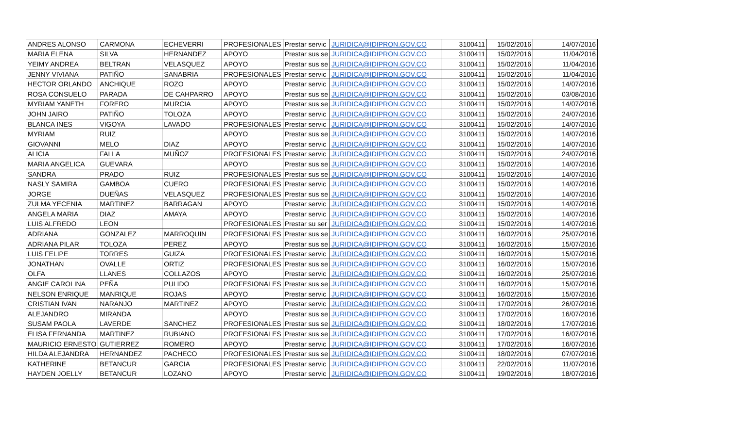| ANDRES ALONSO | CARMONA | ECHEVERRI | PROFESIONALES | Prestar servic | JURIDICA@IDIPRON.GOV.CO | 3100411 | 15/02/2016 | 14/07/2016 |
| MARIA ELENA | SILVA | HERNANDEZ | APOYO | Prestar sus se | JURIDICA@IDIPRON.GOV.CO | 3100411 | 15/02/2016 | 11/04/2016 |
| YEIMY ANDREA | BELTRAN | VELASQUEZ | APOYO | Prestar sus se | JURIDICA@IDIPRON.GOV.CO | 3100411 | 15/02/2016 | 11/04/2016 |
| JENNY VIVIANA | PATIÑO | SANABRIA | PROFESIONALES | Prestar servic | JURIDICA@IDIPRON.GOV.CO | 3100411 | 15/02/2016 | 11/04/2016 |
| HECTOR ORLANDO | ANCHIQUE | ROZO | APOYO | Prestar servic | JURIDICA@IDIPRON.GOV.CO | 3100411 | 15/02/2016 | 14/07/2016 |
| ROSA CONSUELO | PARADA | DE CAHPARRO | APOYO | Prestar sus se | JURIDICA@IDIPRON.GOV.CO | 3100411 | 15/02/2016 | 03/08/2016 |
| MYRIAM YANETH | FORERO | MURCIA | APOYO | Prestar sus se | JURIDICA@IDIPRON.GOV.CO | 3100411 | 15/02/2016 | 14/07/2016 |
| JOHN JAIRO | PATIÑO | TOLOZA | APOYO | Prestar servic | JURIDICA@IDIPRON.GOV.CO | 3100411 | 15/02/2016 | 24/07/2016 |
| BLANCA INES | VIGOYA | LAVADO | PROFESIONALES | Prestar servic | JURIDICA@IDIPRON.GOV.CO | 3100411 | 15/02/2016 | 14/07/2016 |
| MYRIAM | RUIZ | | APOYO | Prestar sus se | JURIDICA@IDIPRON.GOV.CO | 3100411 | 15/02/2016 | 14/07/2016 |
| GIOVANNI | MELO | DIAZ | APOYO | Prestar servic | JURIDICA@IDIPRON.GOV.CO | 3100411 | 15/02/2016 | 14/07/2016 |
| ALICIA | FALLA | MUÑOZ | PROFESIONALES | Prestar servic | JURIDICA@IDIPRON.GOV.CO | 3100411 | 15/02/2016 | 24/07/2016 |
| MARIA ANGELICA | GUEVARA | | APOYO | Prestar sus se | JURIDICA@IDIPRON.GOV.CO | 3100411 | 15/02/2016 | 14/07/2016 |
| SANDRA | PRADO | RUIZ | PROFESIONALES | Prestar sus se | JURIDICA@IDIPRON.GOV.CO | 3100411 | 15/02/2016 | 14/07/2016 |
| NASLY SAMIRA | GAMBOA | CUERO | PROFESIONALES | Prestar servic | JURIDICA@IDIPRON.GOV.CO | 3100411 | 15/02/2016 | 14/07/2016 |
| JORGE | DUEÑAS | VELASQUEZ | PROFESIONALES | Prestar sus se | JURIDICA@IDIPRON.GOV.CO | 3100411 | 15/02/2016 | 14/07/2016 |
| ZULMA YECENIA | MARTINEZ | BARRAGAN | APOYO | Prestar servic | JURIDICA@IDIPRON.GOV.CO | 3100411 | 15/02/2016 | 14/07/2016 |
| ANGELA MARIA | DIAZ | AMAYA | APOYO | Prestar servic | JURIDICA@IDIPRON.GOV.CO | 3100411 | 15/02/2016 | 14/07/2016 |
| LUIS ALFREDO | LEON | | PROFESIONALES | Prestar su ser | JURIDICA@IDIPRON.GOV.CO | 3100411 | 15/02/2016 | 14/07/2016 |
| ADRIANA | GONZALEZ | MARROQUIN | PROFESIONALES | Prestar sus se | JURIDICA@IDIPRON.GOV.CO | 3100411 | 16/02/2016 | 25/07/2016 |
| ADRIANA PILAR | TOLOZA | PEREZ | APOYO | Prestar sus se | JURIDICA@IDIPRON.GOV.CO | 3100411 | 16/02/2016 | 15/07/2016 |
| LUIS FELIPE | TORRES | GUIZA | PROFESIONALES | Prestar servic | JURIDICA@IDIPRON.GOV.CO | 3100411 | 16/02/2016 | 15/07/2016 |
| JONATHAN | OVALLE | ORTIZ | PROFESIONALES | Prestar sus se | JURIDICA@IDIPRON.GOV.CO | 3100411 | 16/02/2016 | 15/07/2016 |
| OLFA | LLANES | COLLAZOS | APOYO | Prestar servic | JURIDICA@IDIPRON.GOV.CO | 3100411 | 16/02/2016 | 25/07/2016 |
| ANGIE CAROLINA | PEÑA | PULIDO | PROFESIONALES | Prestar sus se | JURIDICA@IDIPRON.GOV.CO | 3100411 | 16/02/2016 | 15/07/2016 |
| NELSON ENRIQUE | MANRIQUE | ROJAS | APOYO | Prestar servic | JURIDICA@IDIPRON.GOV.CO | 3100411 | 16/02/2016 | 15/07/2016 |
| CRISTIAN IVAN | NARANJO | MARTINEZ | APOYO | Prestar servic | JURIDICA@IDIPRON.GOV.CO | 3100411 | 17/02/2016 | 26/07/2016 |
| ALEJANDRO | MIRANDA | | APOYO | Prestar sus se | JURIDICA@IDIPRON.GOV.CO | 3100411 | 17/02/2016 | 16/07/2016 |
| SUSAM PAOLA | LAVERDE | SANCHEZ | PROFESIONALES | Prestar sus se | JURIDICA@IDIPRON.GOV.CO | 3100411 | 18/02/2016 | 17/07/2016 |
| ELISA FERNANDA | MARTINEZ | RUBIANO | PROFESIONALES | Prestar sus se | JURIDICA@IDIPRON.GOV.CO | 3100411 | 17/02/2016 | 16/07/2016 |
| MAURICIO ERNESTO | GUTIERREZ | ROMERO | APOYO | Prestar servic | JURIDICA@IDIPRON.GOV.CO | 3100411 | 17/02/2016 | 16/07/2016 |
| HILDA ALEJANDRA | HERNANDEZ | PACHECO | PROFESIONALES | Prestar sus se | JURIDICA@IDIPRON.GOV.CO | 3100411 | 18/02/2016 | 07/07/2016 |
| KATHERINE | BETANCUR | GARCIA | PROFESIONALES | Prestar servic | JURIDICA@IDIPRON.GOV.CO | 3100411 | 22/02/2016 | 11/07/2016 |
| HAYDEN JOELLY | BETANCUR | LOZANO | APOYO | Prestar servic | JURIDICA@IDIPRON.GOV.CO | 3100411 | 19/02/2016 | 18/07/2016 |